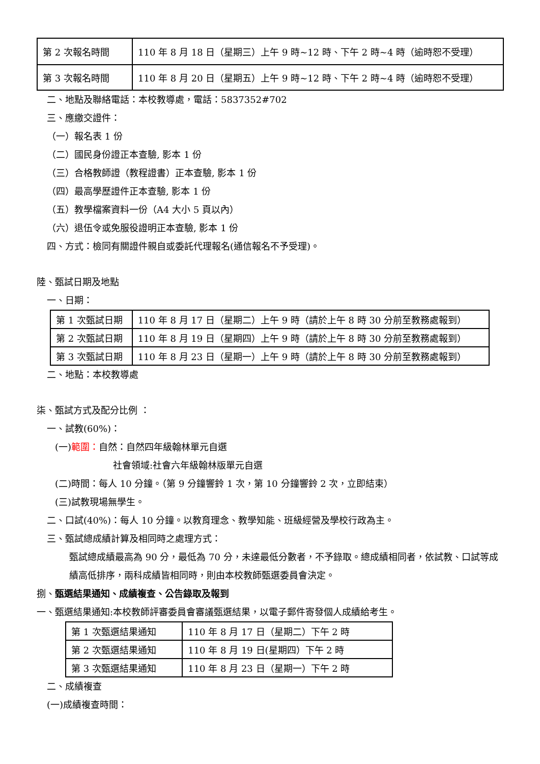| 第 2 次報名時間 | 110 年 8 月 18 日（星期三）上午 9 時~12 時、下午 2 時~4 時（逾時恕不受理） |
| 第 3 次報名時間 | 110 年 8 月 20 日（星期五）上午 9 時~12 時、下午 2 時~4 時（逾時恕不受理） |
二、地點及聯絡電話：本校教導處，電話：5837352#702
三、應繳交證件：
（一）報名表 1 份
（二）國民身份證正本查驗, 影本 1 份
（三）合格教師證（教程證書）正本查驗, 影本 1 份
（四）最高學歷證件正本查驗, 影本 1 份
（五）教學檔案資料一份（A4 大小 5 頁以內）
（六）退伍令或免服役證明正本查驗, 影本 1 份
四、方式：檢同有關證件親自或委託代理報名(通信報名不予受理)。
陸、甄試日期及地點
一、日期：
| 第 1 次甄試日期 | 110 年 8 月 17 日（星期二）上午 9 時（請於上午 8 時 30 分前至教務處報到） |
| 第 2 次甄試日期 | 110 年 8 月 19 日（星期四）上午 9 時（請於上午 8 時 30 分前至教務處報到） |
| 第 3 次甄試日期 | 110 年 8 月 23 日（星期一）上午 9 時（請於上午 8 時 30 分前至教務處報到） |
二、地點：本校教導處
柒、甄試方式及配分比例 ：
一、試教(60%)：
(一)範圍：自然：自然四年級翰林單元自選
社會領域:社會六年級翰林版單元自選
(二)時間：每人 10 分鐘。（第 9 分鐘響鈴 1 次，第 10 分鐘響鈴 2 次，立即結束）
(三)試教現場無學生。
二、口試(40%)：每人 10 分鐘。以教育理念、教學知能、班級經營及學校行政為主。
三、甄試總成績計算及相同時之處理方式：
甄試總成績最高為 90 分，最低為 70 分，未達最低分數者，不予錄取。總成績相同者，依試教、口試等成績高低排序，兩科成績皆相同時，則由本校教師甄選委員會決定。
捌、甄選結果通知、成績複查、公告錄取及報到
一、甄選結果通知:本校教師評審委員會審議甄選結果，以電子郵件寄發個人成績給考生。
| 第 1 次甄選結果通知 | 110 年 8 月 17 日（星期二）下午 2 時 |
| 第 2 次甄選結果通知 | 110 年 8 月 19 日(星期四）下午 2 時 |
| 第 3 次甄選結果通知 | 110 年 8 月 23 日（星期一）下午 2 時 |
二、成績複查
(一)成績複查時間：